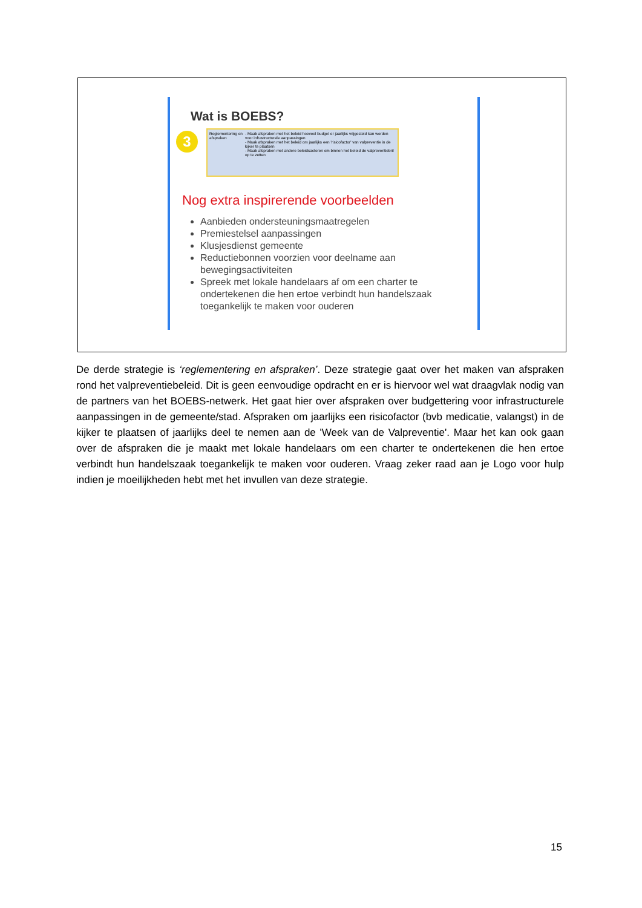Wat is BOEBS?
3
Reglementering en afspraken
- Maak afspraken met het beleid hoeveel budget er jaarlijks vrijgesteld kan worden voor infrastructurele aanpassingen
- Maak afspraken met het beleid om jaarlijks een 'risicofactor' van valpreventie in de kijker te plaatsen
- Maak afspraken met andere beleidsactoren om binnen het beleid de valpreventiebril op te zetten
Nog extra inspirerende voorbeelden
Aanbieden ondersteuningsmaatregelen
Premiestelsel aanpassingen
Klusjesdienst gemeente
Reductiebonnen voorzien voor deelname aan bewegingsactiviteiten
Spreek met lokale handelaars af om een charter te ondertekenen die hen ertoe verbindt hun handelszaak toegankelijk te maken voor ouderen
De derde strategie is ‘reglementering en afspraken’. Deze strategie gaat over het maken van afspraken rond het valpreventiebeleid. Dit is geen eenvoudige opdracht en er is hiervoor wel wat draagvlak nodig van de partners van het BOEBS-netwerk. Het gaat hier over afspraken over budgettering voor infrastructurele aanpassingen in de gemeente/stad. Afspraken om jaarlijks een risicofactor (bvb medicatie, valangst) in de kijker te plaatsen of jaarlijks deel te nemen aan de 'Week van de Valpreventie'. Maar het kan ook gaan over de afspraken die je maakt met lokale handelaars om een charter te ondertekenen die hen ertoe verbindt hun handelszaak toegankelijk te maken voor ouderen. Vraag zeker raad aan je Logo voor hulp indien je moeilijkheden hebt met het invullen van deze strategie.
15